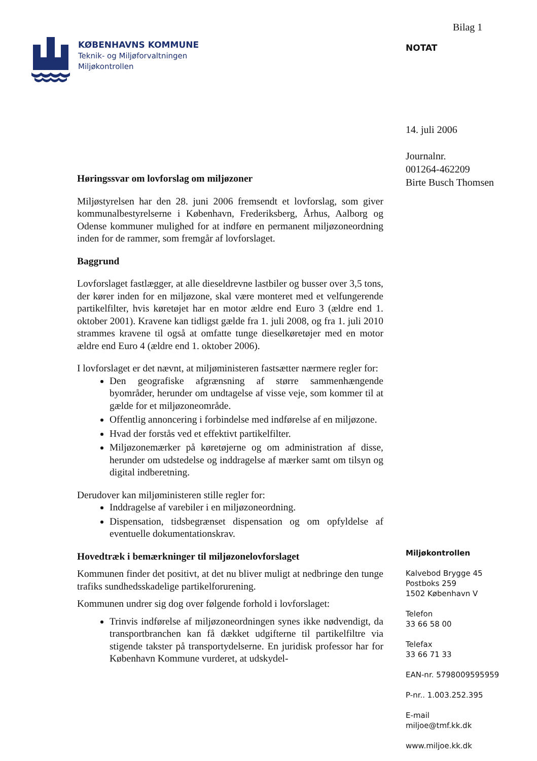KØBENHAVNS KOMMUNE
Teknik- og Miljøforvaltningen
Miljøkontrollen
Høringssvar om lovforslag om miljøzoner
Miljøstyrelsen har den 28. juni 2006 fremsendt et lovforslag, som giver kommunalbestyrelserne i København, Frederiksberg, Århus, Aalborg og Odense kommuner mulighed for at indføre en permanent miljøzoneordning inden for de rammer, som fremgår af lovforslaget.
Baggrund
Lovforslaget fastlægger, at alle dieseldrevne lastbiler og busser over 3,5 tons, der kører inden for en miljøzone, skal være monteret med et velfungerende partikelfilter, hvis køretøjet har en motor ældre end Euro 3 (ældre end 1. oktober 2001). Kravene kan tidligst gælde fra 1. juli 2008, og fra 1. juli 2010 strammes kravene til også at omfatte tunge dieselkøretøjer med en motor ældre end Euro 4 (ældre end 1. oktober 2006).
I lovforslaget er det nævnt, at miljøministeren fastsætter nærmere regler for:
Den geografiske afgrænsning af større sammenhængende byområder, herunder om undtagelse af visse veje, som kommer til at gælde for et miljøzoneområde.
Offentlig annoncering i forbindelse med indførelse af en miljøzone.
Hvad der forstås ved et effektivt partikelfilter.
Miljøzonemærker på køretøjerne og om administration af disse, herunder om udstedelse og inddragelse af mærker samt om tilsyn og digital indberetning.
Derudover kan miljøministeren stille regler for:
Inddragelse af varebiler i en miljøzoneordning.
Dispensation, tidsbegrænset dispensation og om opfyldelse af eventuelle dokumentationskrav.
Hovedtræk i bemærkninger til miljøzonelovforslaget
Kommunen finder det positivt, at det nu bliver muligt at nedbringe den tunge trafiks sundhedsskadelige partikelforurening.
Kommunen undrer sig dog over følgende forhold i lovforslaget:
Trinvis indførelse af miljøzoneordningen synes ikke nødvendigt, da transportbranchen kan få dækket udgifterne til partikelfiltre via stigende takster på transportydelserne. En juridisk professor har for København Kommune vurderet, at udskydel-
Bilag 1
NOTAT
14. juli 2006
Journalnr.
001264-462209
Birte Busch Thomsen
Miljøkontrollen
Kalvebod Brygge 45
Postboks 259
1502 København V
Telefon
33 66 58 00
Telefax
33 66 71 33
EAN-nr. 5798009595959
P-nr.. 1.003.252.395
E-mail
miljoe@tmf.kk.dk
www.miljoe.kk.dk